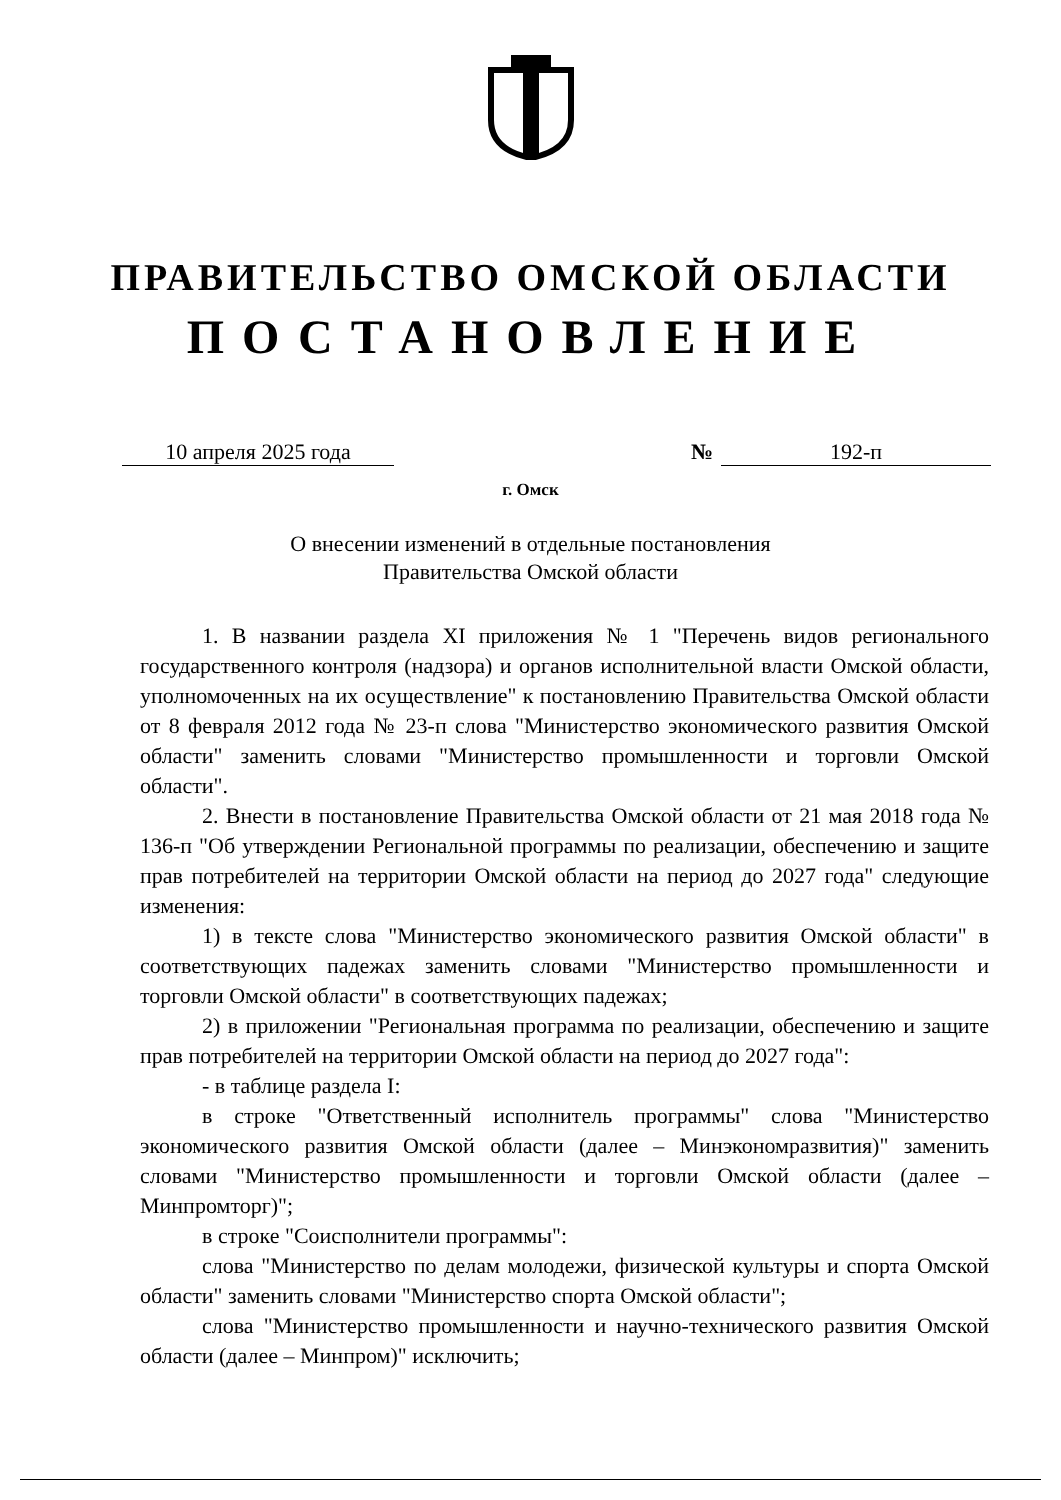ПРАВИТЕЛЬСТВО ОМСКОЙ ОБЛАСТИ
ПОСТАНОВЛЕНИЕ
10 апреля 2025 года № 192-п
г. Омск
О внесении изменений в отдельные постановления
Правительства Омской области
1. В названии раздела XI приложения № 1 "Перечень видов регионального государственного контроля (надзора) и органов исполнительной власти Омской области, уполномоченных на их осуществление" к постановлению Правительства Омской области от 8 февраля 2012 года № 23-п слова "Министерство экономического развития Омской области" заменить словами "Министерство промышленности и торговли Омской области".
2. Внести в постановление Правительства Омской области от 21 мая 2018 года № 136-п "Об утверждении Региональной программы по реализации, обеспечению и защите прав потребителей на территории Омской области на период до 2027 года" следующие изменения:
1) в тексте слова "Министерство экономического развития Омской области" в соответствующих падежах заменить словами "Министерство промышленности и торговли Омской области" в соответствующих падежах;
2) в приложении "Региональная программа по реализации, обеспечению и защите прав потребителей на территории Омской области на период до 2027 года":
- в таблице раздела I:
в строке "Ответственный исполнитель программы" слова "Министерство экономического развития Омской области (далее – Минэкономразвития)" заменить словами "Министерство промышленности и торговли Омской области (далее – Минпромторг)";
в строке "Соисполнители программы":
слова "Министерство по делам молодежи, физической культуры и спорта Омской области" заменить словами "Министерство спорта Омской области";
слова "Министерство промышленности и научно-технического развития Омской области (далее – Минпром)" исключить;